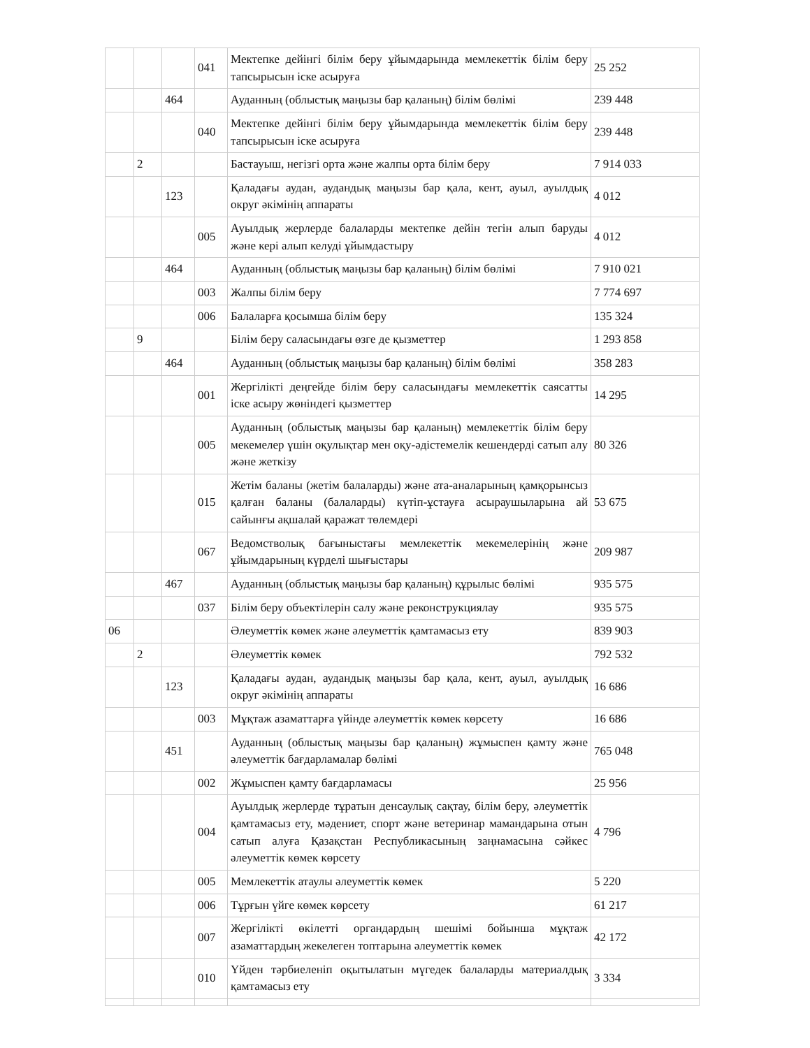| | | | 041 | Мектепке дейінгі білім беру ұйымдарында мемлекеттік білім беру тапсырысын іске асыруға | 25 252 |
| | | 464 | | Ауданның (облыстық маңызы бар қаланың) білім бөлімі | 239 448 |
| | | | 040 | Мектепке дейінгі білім беру ұйымдарында мемлекеттік білім беру тапсырысын іске асыруға | 239 448 |
| | 2 | | | Бастауыш, негізгі орта және жалпы орта білім беру | 7 914 033 |
| | | 123 | | Қаладағы аудан, аудандық маңызы бар қала, кент, ауыл, ауылдық округ әкімінің аппараты | 4 012 |
| | | | 005 | Ауылдық жерлерде балаларды мектепке дейін тегін алып баруды және кері алып келуді ұйымдастыру | 4 012 |
| | | 464 | | Ауданның (облыстық маңызы бар қаланың) білім бөлімі | 7 910 021 |
| | | | 003 | Жалпы білім беру | 7 774 697 |
| | | | 006 | Балаларға қосымша білім беру | 135 324 |
| | 9 | | | Білім беру саласындағы өзге де қызметтер | 1 293 858 |
| | | 464 | | Ауданның (облыстық маңызы бар қаланың) білім бөлімі | 358 283 |
| | | | 001 | Жергілікті деңгейде білім беру саласындағы мемлекеттік саясатты іске асыру жөніндегі қызметтер | 14 295 |
| | | | 005 | Ауданның (облыстық маңызы бар қаланың) мемлекеттік білім беру мекемелер үшін оқулықтар мен оқу-әдістемелік кешендерді сатып алу және жеткізу | 80 326 |
| | | | 015 | Жетім баланы (жетім балаларды) және ата-аналарының қамқорынсыз қалған баланы (балаларды) күтіп-ұстауға асыраушыларына ай сайынғы ақшалай қаражат төлемдері | 53 675 |
| | | | 067 | Ведомстволық бағыныстағы мемлекеттік мекемелерінің және ұйымдарының күрделі шығыстары | 209 987 |
| | | 467 | | Ауданның (облыстық маңызы бар қаланың) құрылыс бөлімі | 935 575 |
| | | | 037 | Білім беру объектілерін салу және реконструкциялау | 935 575 |
| 06 | | | | Әлеуметтік көмек және әлеуметтік қамтамасыз ету | 839 903 |
| | 2 | | | Әлеуметтік көмек | 792 532 |
| | | 123 | | Қаладағы аудан, аудандық маңызы бар қала, кент, ауыл, ауылдық округ әкімінің аппараты | 16 686 |
| | | | 003 | Мұқтаж азаматтарға үйінде әлеуметтік көмек көрсету | 16 686 |
| | | 451 | | Ауданның (облыстық маңызы бар қаланың) жұмыспен қамту және әлеуметтік бағдарламалар бөлімі | 765 048 |
| | | | 002 | Жұмыспен қамту бағдарламасы | 25 956 |
| | | | 004 | Ауылдық жерлерде тұратын денсаулық сақтау, білім беру, әлеуметтік қамтамасыз ету, мәдениет, спорт және ветеринар мамандарына отын сатып алуға Қазақстан Республикасының заңнамасына сәйкес әлеуметтік көмек көрсету | 4 796 |
| | | | 005 | Мемлекеттік атаулы әлеуметтік көмек | 5 220 |
| | | | 006 | Тұрғын үйге көмек көрсету | 61 217 |
| | | | 007 | Жергілікті өкілетті органдардың шешімі бойынша мұқтаж азаматтардың жекелеген топтарына әлеуметтік көмек | 42 172 |
| | | | 010 | Үйден тәрбиеленіп оқытылатын мүгедек балаларды материалдық қамтамасыз ету | 3 334 |